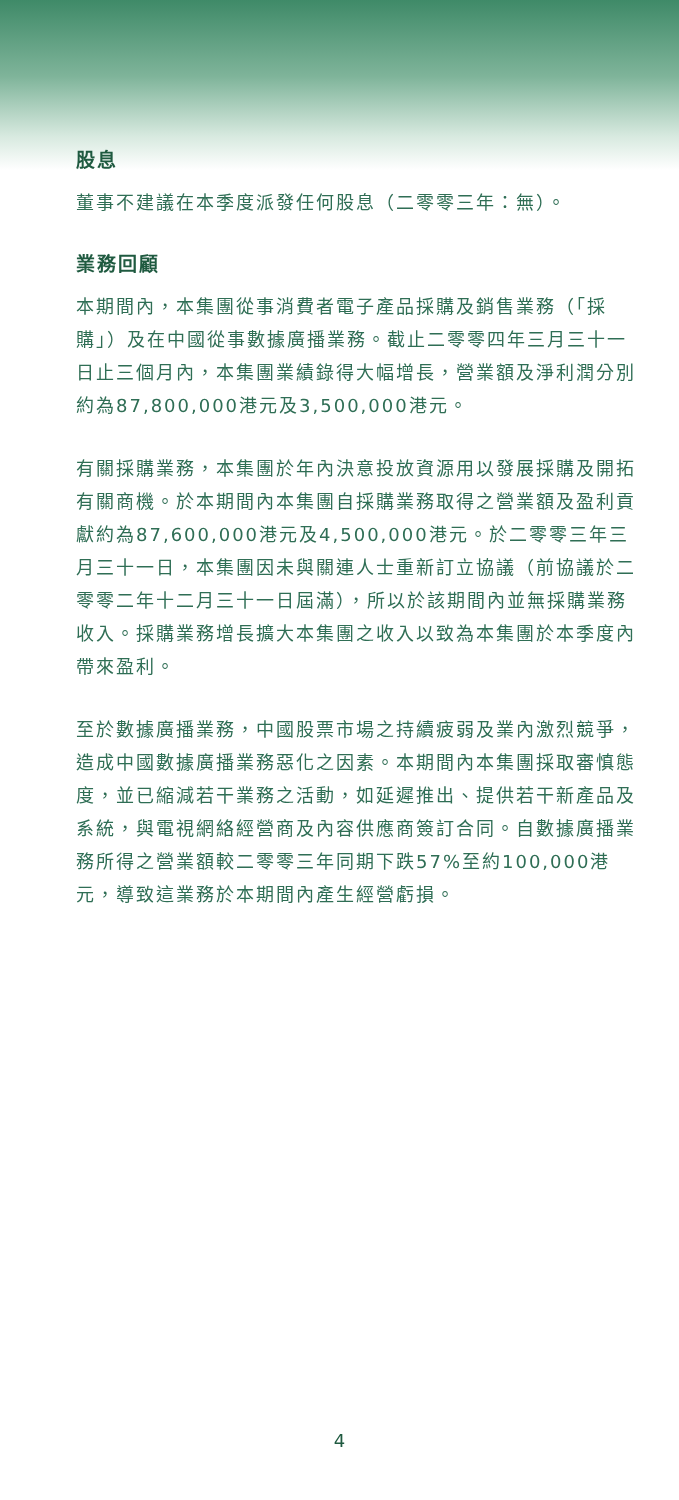股息
董事不建議在本季度派發任何股息（二零零三年：無）。
業務回顧
本期間內，本集團從事消費者電子產品採購及銷售業務（「採購」）及在中國從事數據廣播業務。截止二零零四年三月三十一日止三個月內，本集團業績錄得大幅增長，營業額及淨利潤分別約為87,800,000港元及3,500,000港元。
有關採購業務，本集團於年內決意投放資源用以發展採購及開拓有關商機。於本期間內本集團自採購業務取得之營業額及盈利貢獻約為87,600,000港元及4,500,000港元。於二零零三年三月三十一日，本集團因未與關連人士重新訂立協議（前協議於二零零二年十二月三十一日屆滿），所以於該期間內並無採購業務收入。採購業務增長擴大本集團之收入以致為本集團於本季度內帶來盈利。
至於數據廣播業務，中國股票市場之持續疲弱及業內激烈競爭，造成中國數據廣播業務惡化之因素。本期間內本集團採取審慎態度，並已縮減若干業務之活動，如延遲推出、提供若干新產品及系統，與電視網絡經營商及內容供應商簽訂合同。自數據廣播業務所得之營業額較二零零三年同期下跌57%至約100,000港元，導致這業務於本期間內產生經營虧損。
4